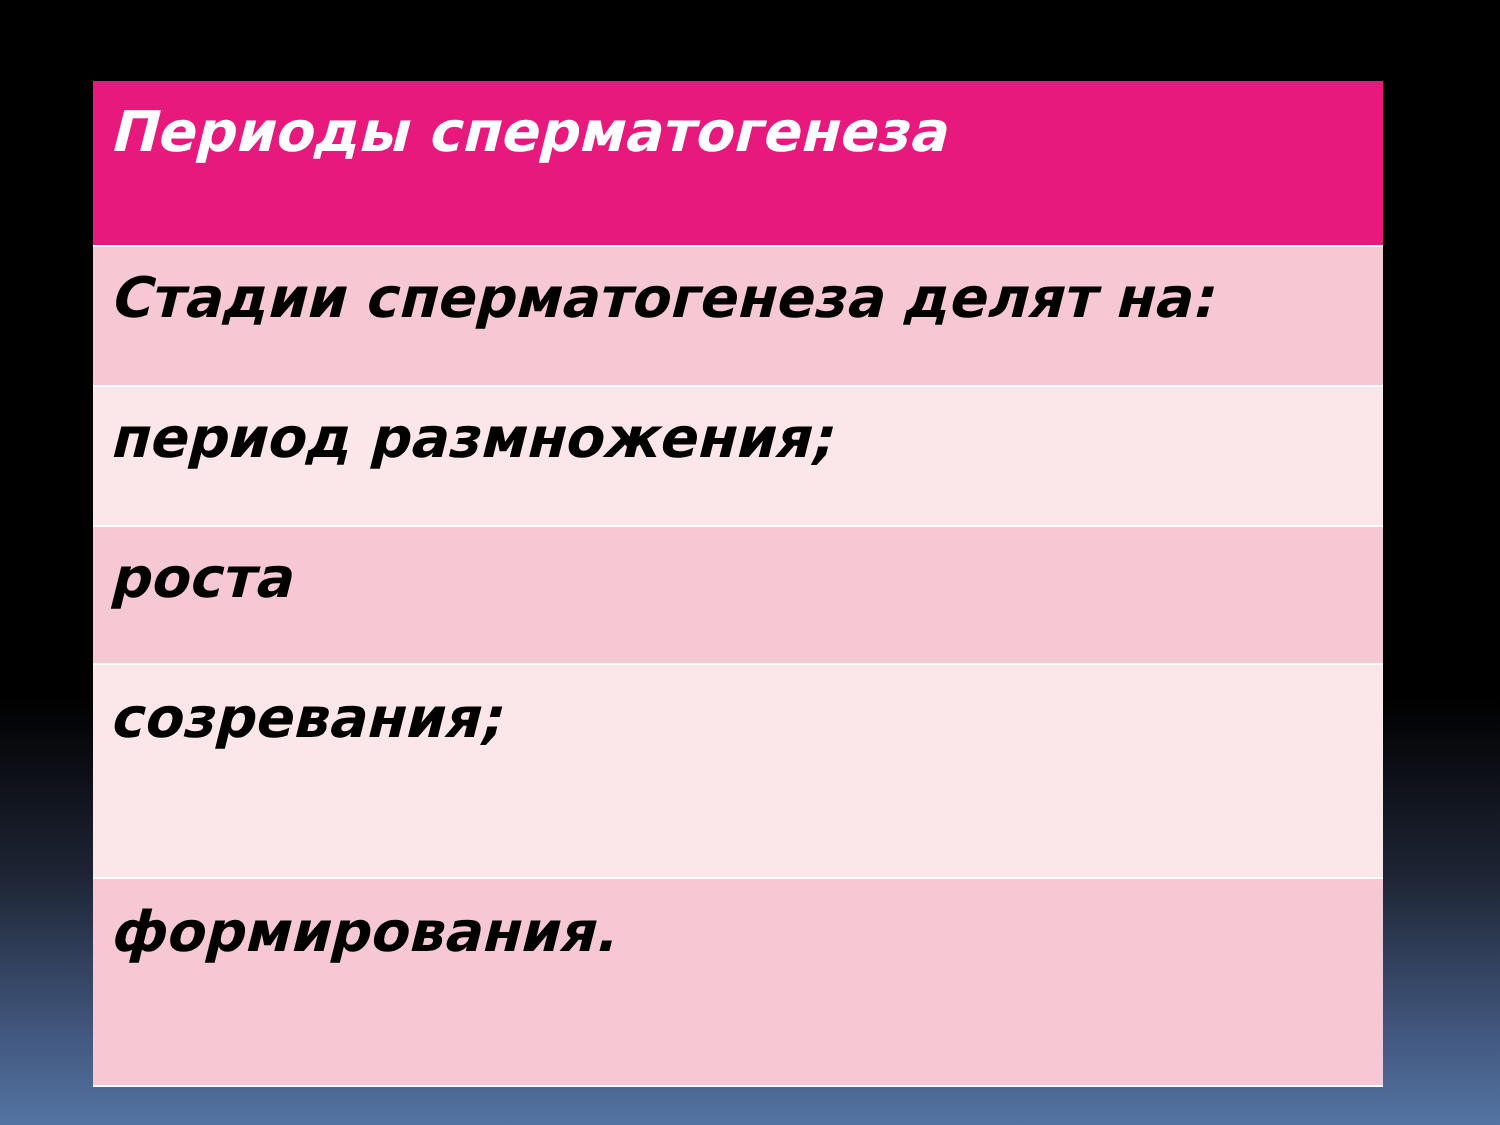| Периоды сперматогенеза |
| --- |
| Стадии сперматогенеза делят на: |
| период размножения; |
| роста |
| созревания; |
| формирования. |